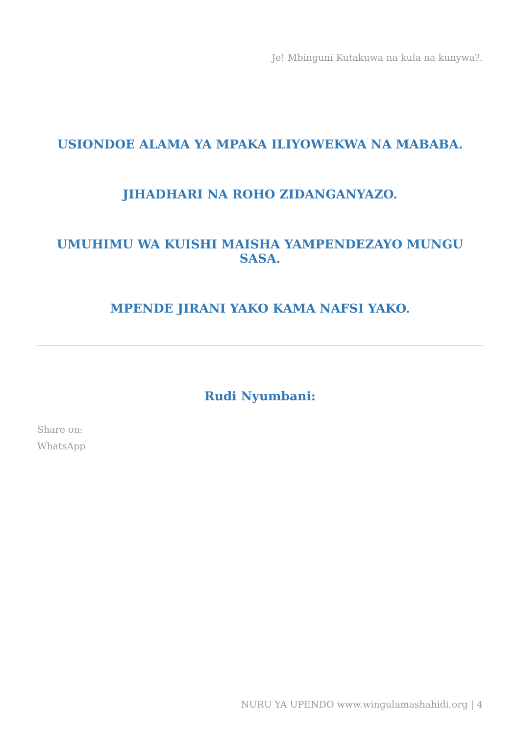Je! Mbinguni Kutakuwa na kula na kunywa?.
USIONDOE ALAMA YA MPAKA ILIYOWEKWA NA MABABA.
JIHADHARI NA ROHO ZIDANGANYAZO.
UMUHIMU WA KUISHI MAISHA YAMPENDEZAYO MUNGU SASA.
MPENDE JIRANI YAKO KAMA NAFSI YAKO.
Rudi Nyumbani:
Share on:
WhatsApp
NURU YA UPENDO www.wingulamashahidi.org | 4